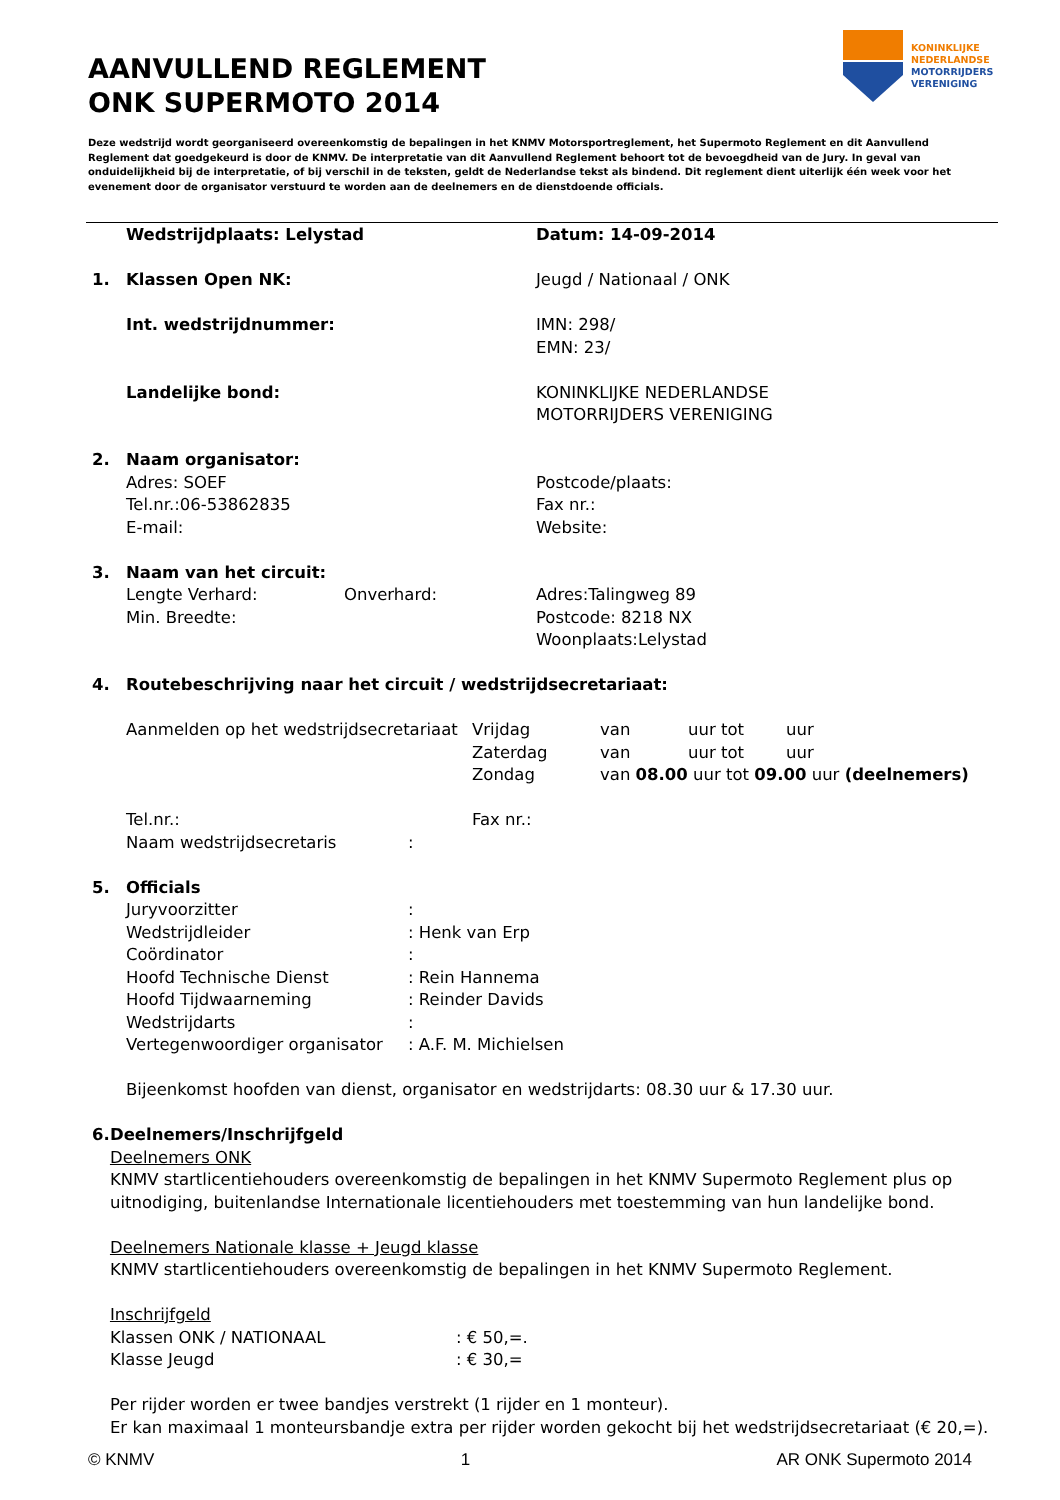AANVULLEND REGLEMENT
ONK SUPERMOTO 2014
KONINKLIJKE
NEDERLANDSE
MOTORRIJDERS
VERENIGING
Deze wedstrijd wordt georganiseerd overeenkomstig de bepalingen in het KNMV Motorsportreglement, het Supermoto Reglement en dit Aanvullend Reglement dat goedgekeurd is door de KNMV. De interpretatie van dit Aanvullend Reglement behoort tot de bevoegdheid van de Jury. In geval van onduidelijkheid bij de interpretatie, of bij verschil in de teksten, geldt de Nederlandse tekst als bindend. Dit reglement dient uiterlijk één week voor het evenement door de organisator verstuurd te worden aan de deelnemers en de dienstdoende officials.
Wedstrijdplaats: Lelystad Datum: 14-09-2014
1. Klassen Open NK: Jeugd / Nationaal / ONK
Int. wedstrijdnummer: IMN: 298/
EMN: 23/
Landelijke bond: KONINKLIJKE NEDERLANDSE
MOTORRIJDERS VERENIGING
2. Naam organisator:
Adres: SOEF
Tel.nr.:06-53862835
E-mail:
Postcode/plaats:
Fax nr.:
Website:
3. Naam van het circuit:
Lengte Verhard: Onverhard:
Min. Breedte:
Adres:Talingweg 89
Postcode: 8218 NX
Woonplaats:Lelystad
4. Routebeschrijving naar het circuit / wedstrijdsecretariaat:
Aanmelden op het wedstrijdsecretariaat
Vrijdag
Zaterdag
Zondag
van uur tot uur
van uur tot uur
van 08.00 uur tot 09.00 uur (deelnemers)
Tel.nr.:
Naam wedstrijdsecretaris:
Fax nr.:
5. Officials
Juryvoorzitter:
Wedstrijdleider: Henk van Erp
Coördinator:
Hoofd Technische Dienst: Rein Hannema
Hoofd Tijdwaarneming: Reinder Davids
Wedstrijdarts:
Vertegenwoordiger organisator: A.F. M. Michielsen
Bijeenkomst hoofden van dienst, organisator en wedstrijdarts: 08.30 uur & 17.30 uur.
6. Deelnemers/Inschrijfgeld
Deelnemers ONK
KNMV startlicentiehouders overeenkomstig de bepalingen in het KNMV Supermoto Reglement plus op uitnodiging, buitenlandse Internationale licentiehouders met toestemming van hun landelijke bond.
Deelnemers Nationale klasse + Jeugd klasse
KNMV startlicentiehouders overeenkomstig de bepalingen in het KNMV Supermoto Reglement.
Inschrijfgeld
Klassen ONK / NATIONAAL: € 50,=.
Klasse Jeugd: € 30,=
Per rijder worden er twee bandjes verstrekt (1 rijder en 1 monteur).
Er kan maximaal 1 monteursbandje extra per rijder worden gekocht bij het wedstrijdsecretariaat (€ 20,=).
© KNMV 1 AR ONK Supermoto 2014